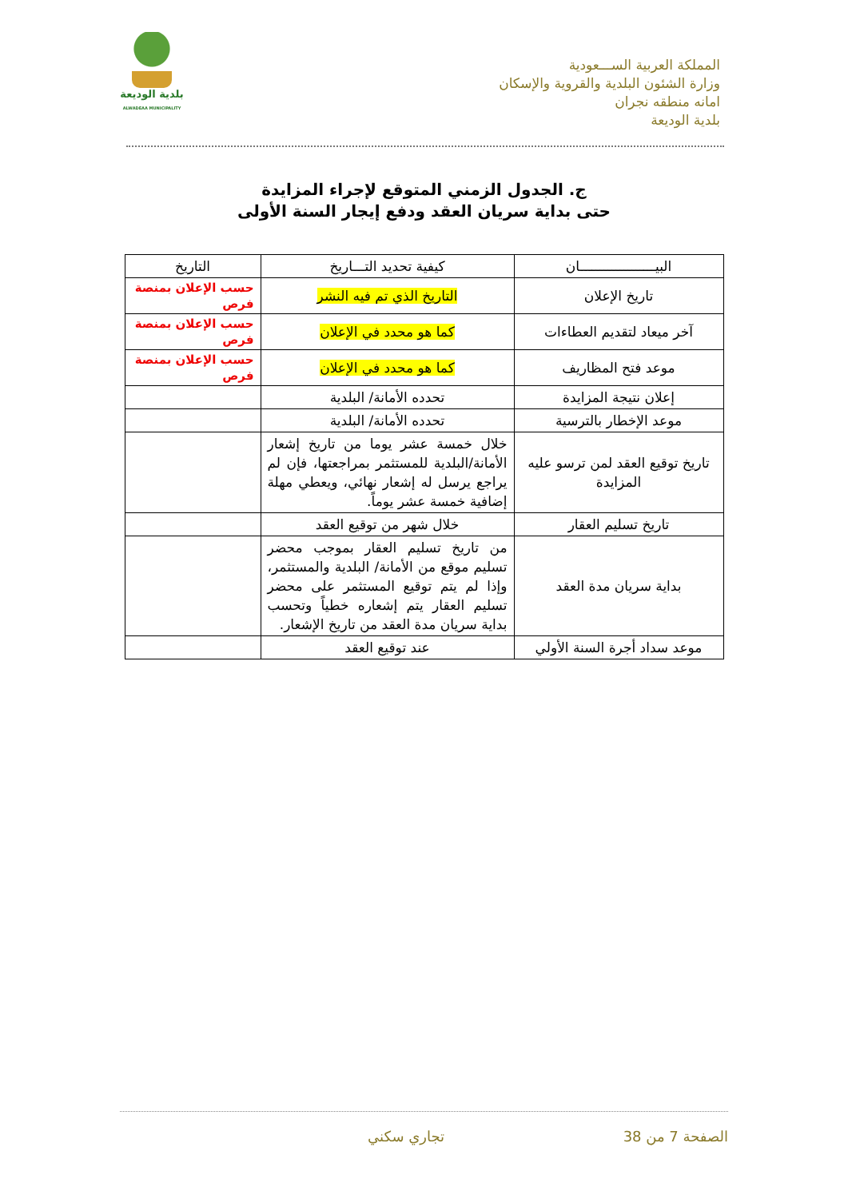المملكة العربية الســـعودية
وزارة الشئون البلدية والقروية والإسكان
امانه منطقه نجران
بلدية الوديعة
بلدية الوديعة
ALWADEAA MUNICIPALITY
ج. الجدول الزمني المتوقع لإجراء المزايدة
حتى بداية سريان العقد ودفع إيجار السنة الأولى
| البيـــــــــــــــــــان | كيفية تحديد التـــاريخ | التاريخ |
| --- | --- | --- |
| تاريخ الإعلان | التاريخ الذي تم فيه النشر | حسب الإعلان بمنصة فرص |
| آخر ميعاد لتقديم العطاءات | كما هو محدد في الإعلان | حسب الإعلان بمنصة فرص |
| موعد فتح المظاريف | كما هو محدد في الإعلان | حسب الإعلان بمنصة فرص |
| إعلان نتيجة المزايدة | تحدده الأمانة/ البلدية | |
| موعد الإخطار بالترسية | تحدده الأمانة/ البلدية | |
| تاريخ توقيع العقد لمن ترسو عليه المزايدة | خلال خمسة عشر يوما من تاريخ إشعار الأمانة/البلدية للمستثمر بمراجعتها، فإن لم يراجع يرسل له إشعار نهائي، ويعطي مهلة إضافية خمسة عشر يوماً. | |
| تاريخ تسليم العقار | خلال شهر من توقيع العقد | |
| بداية سريان مدة العقد | من تاريخ تسليم العقار بموجب محضر تسليم موقع من الأمانة/ البلدية والمستثمر، وإذا لم يتم توقيع المستثمر على محضر تسليم العقار يتم إشعاره خطياً وتحسب بداية سريان مدة العقد من تاريخ الإشعار. | |
| موعد سداد أجرة السنة الأولي | عند توقيع العقد | |
الصفحة 7 من 38 تجاري سكني